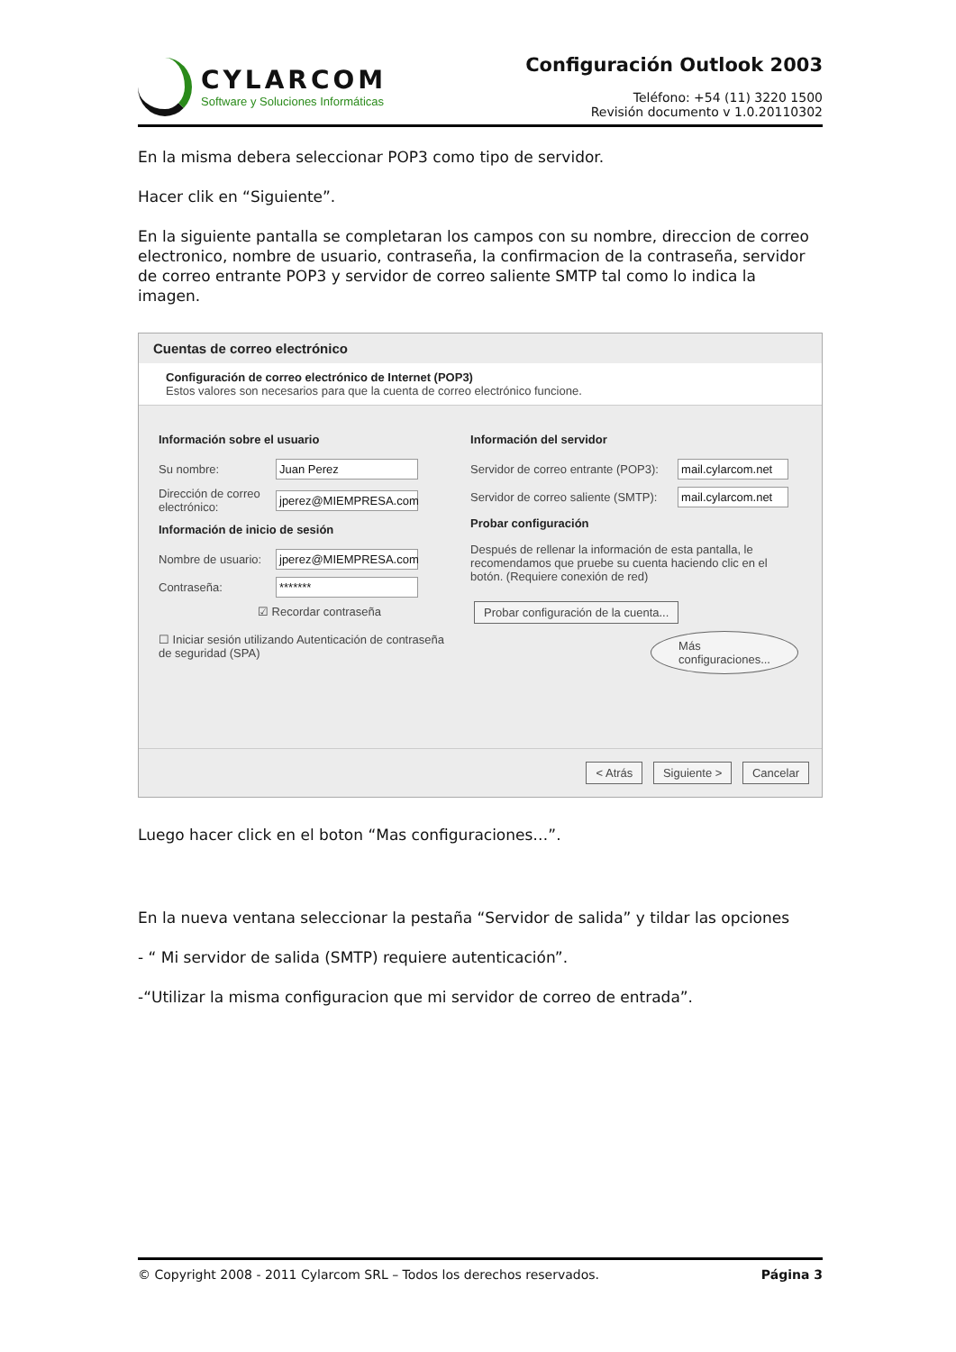CYLARCOM
Software y Soluciones Informáticas
Configuración Outlook 2003
Teléfono: +54 (11) 3220 1500
Revisión documento v 1.0.20110302
En la misma debera seleccionar POP3 como tipo de servidor.
Hacer clik en “Siguiente”.
En la siguiente pantalla se completaran los campos con su nombre, direccion de correo electronico, nombre de usuario, contraseña, la confirmacion de la contraseña, servidor de correo entrante POP3 y servidor de correo saliente SMTP tal como lo indica la imagen.
Cuentas de correo electrónico
Configuración de correo electrónico de Internet (POP3)
Estos valores son necesarios para que la cuenta de correo electrónico funcione.
Información sobre el usuario
Su nombre:
Juan Perez
Dirección de correo electrónico:
jperez@MIEMPRESA.com
Información de inicio de sesión
Nombre de usuario:
jperez@MIEMPRESA.com
Contraseña:
*******
☑ Recordar contraseña
☐ Iniciar sesión utilizando Autenticación de contraseña de seguridad (SPA)
Información del servidor
Servidor de correo entrante (POP3):
mail.cylarcom.net
Servidor de correo saliente (SMTP):
mail.cylarcom.net
Probar configuración
Después de rellenar la información de esta pantalla, le recomendamos que pruebe su cuenta haciendo clic en el botón. (Requiere conexión de red)
Probar configuración de la cuenta...
Más configuraciones...
< Atrás Siguiente > Cancelar
Luego hacer click en el boton “Mas configuraciones…”.
En la nueva ventana seleccionar la pestaña “Servidor de salida” y tildar las opciones
- “ Mi servidor de salida (SMTP) requiere autenticación”.
-“Utilizar la misma configuracion que mi servidor de correo de entrada”.
© Copyright 2008 - 2011 Cylarcom SRL – Todos los derechos reservados. Página 3